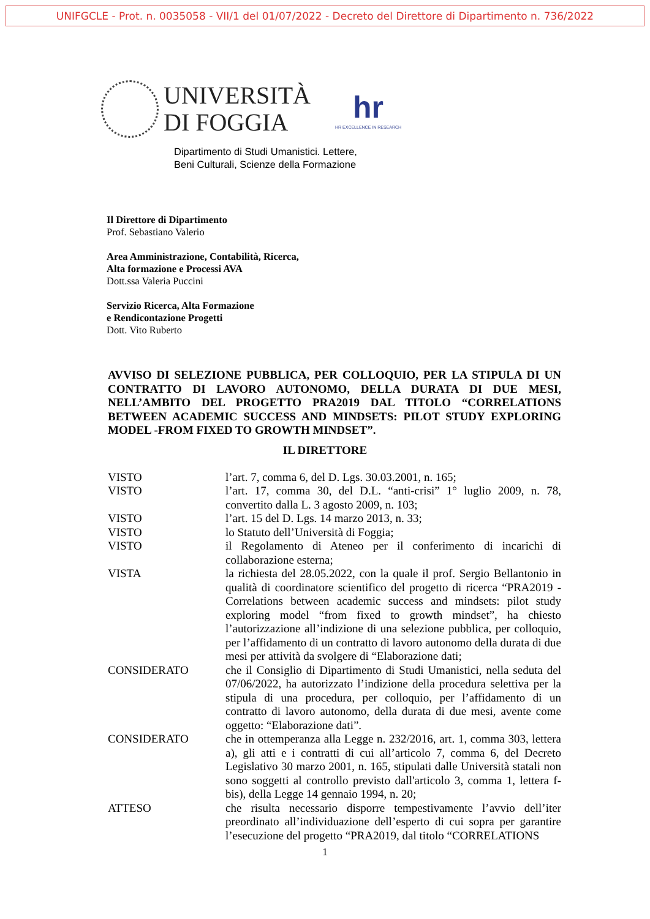UNIFGCLE - Prot. n. 0035058 - VII/1 del 01/07/2022 - Decreto del Direttore di Dipartimento n. 736/2022
UNIVERSITÀ
DI FOGGIA
hr
HR EXCELLENCE IN RESEARCH
Dipartimento di Studi Umanistici. Lettere,
Beni Culturali, Scienze della Formazione
Il Direttore di Dipartimento
Prof. Sebastiano Valerio
Area Amministrazione, Contabilità, Ricerca,
Alta formazione e Processi AVA
Dott.ssa Valeria Puccini
Servizio Ricerca, Alta Formazione
e Rendicontazione Progetti
Dott. Vito Ruberto
AVVISO DI SELEZIONE PUBBLICA, PER COLLOQUIO, PER LA STIPULA DI UN CONTRATTO DI LAVORO AUTONOMO, DELLA DURATA DI DUE MESI, NELL’AMBITO DEL PROGETTO PRA2019 DAL TITOLO “CORRELATIONS BETWEEN ACADEMIC SUCCESS AND MINDSETS: PILOT STUDY EXPLORING MODEL -FROM FIXED TO GROWTH MINDSET”.
IL DIRETTORE
VISTO l’art. 7, comma 6, del D. Lgs. 30.03.2001, n. 165;
VISTO l’art. 17, comma 30, del D.L. “anti-crisi” 1° luglio 2009, n. 78, convertito dalla L. 3 agosto 2009, n. 103;
VISTO l’art. 15 del D. Lgs. 14 marzo 2013, n. 33;
VISTO lo Statuto dell’Università di Foggia;
VISTO il Regolamento di Ateneo per il conferimento di incarichi di collaborazione esterna;
VISTA la richiesta del 28.05.2022, con la quale il prof. Sergio Bellantonio in qualità di coordinatore scientifico del progetto di ricerca “PRA2019 - Correlations between academic success and mindsets: pilot study exploring model “from fixed to growth mindset”, ha chiesto l’autorizzazione all’indizione di una selezione pubblica, per colloquio, per l’affidamento di un contratto di lavoro autonomo della durata di due mesi per attività da svolgere di “Elaborazione dati;
CONSIDERATO che il Consiglio di Dipartimento di Studi Umanistici, nella seduta del 07/06/2022, ha autorizzato l’indizione della procedura selettiva per la stipula di una procedura, per colloquio, per l’affidamento di un contratto di lavoro autonomo, della durata di due mesi, avente come oggetto: “Elaborazione dati”.
CONSIDERATO che in ottemperanza alla Legge n. 232/2016, art. 1, comma 303, lettera a), gli atti e i contratti di cui all’articolo 7, comma 6, del Decreto Legislativo 30 marzo 2001, n. 165, stipulati dalle Università statali non sono soggetti al controllo previsto dall'articolo 3, comma 1, lettera f-bis), della Legge 14 gennaio 1994, n. 20;
ATTESO che risulta necessario disporre tempestivamente l’avvio dell’iter preordinato all’individuazione dell’esperto di cui sopra per garantire l’esecuzione del progetto “PRA2019, dal titolo “CORRELATIONS
1